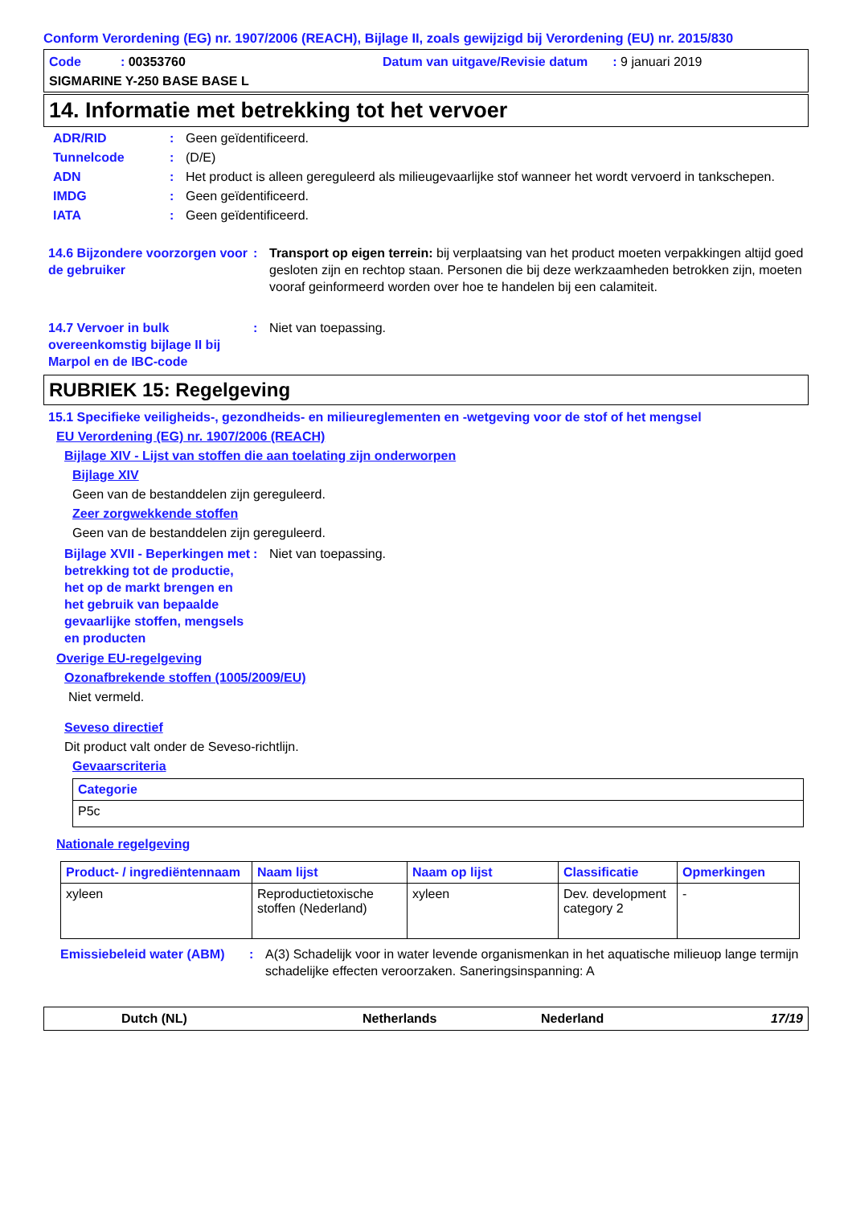Conform Verordening (EG) nr. 1907/2006 (REACH), Bijlage II, zoals gewijzigd bij Verordening (EU) nr. 2015/830
Code : 00353760 Datum van uitgave/Revisie datum : 9 januari 2019
SIGMARINE Y-250 BASE BASE L
14. Informatie met betrekking tot het vervoer
ADR/RID : Geen geïdentificeerd.
Tunnelcode : (D/E)
ADN : Het product is alleen gereguleerd als milieugevaarlijke stof wanneer het wordt vervoerd in tankschepen.
IMDG : Geen geïdentificeerd.
IATA : Geen geïdentificeerd.
14.6 Bijzondere voorzorgen voor de gebruiker
: Transport op eigen terrein: bij verplaatsing van het product moeten verpakkingen altijd goed gesloten zijn en rechtop staan. Personen die bij deze werkzaamheden betrokken zijn, moeten vooraf geinformeerd worden over hoe te handelen bij een calamiteit.
14.7 Vervoer in bulk overeenkomstig bijlage II bij Marpol en de IBC-code
: Niet van toepassing.
RUBRIEK 15: Regelgeving
15.1 Specifieke veiligheids-, gezondheids- en milieureglementen en -wetgeving voor de stof of het mengsel
EU Verordening (EG) nr. 1907/2006 (REACH)
Bijlage XIV - Lijst van stoffen die aan toelating zijn onderworpen
Bijlage XIV
Geen van de bestanddelen zijn gereguleerd.
Zeer zorgwekkende stoffen
Geen van de bestanddelen zijn gereguleerd.
Bijlage XVII - Beperkingen met betrekking tot de productie, het op de markt brengen en het gebruik van bepaalde gevaarlijke stoffen, mengsels en producten
: Niet van toepassing.
Overige EU-regelgeving
Ozonafbrekende stoffen (1005/2009/EU)
Niet vermeld.
Seveso directief
Dit product valt onder de Seveso-richtlijn.
Gevaarscriteria
| Categorie |
| --- |
| P5c |
Nationale regelgeving
| Product- / ingrediëntennaam | Naam lijst | Naam op lijst | Classificatie | Opmerkingen |
| --- | --- | --- | --- | --- |
| xyleen | Reproductietoxische stoffen (Nederland) | xyleen | Dev. development category 2 | - |
Emissiebeleid water (ABM)
: A(3) Schadelijk voor in water levende organismenkan in het aquatische milieuop lange termijn schadelijke effecten veroorzaken. Saneringsinspanning: A
Dutch (NL) Netherlands Nederland 17/19